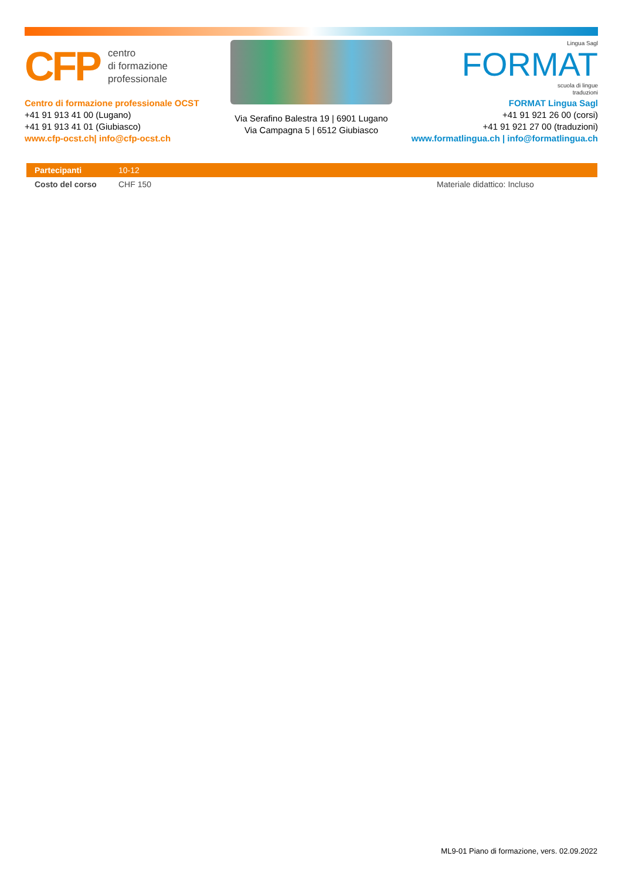CFP centro
di formazione
professionale
Centro di formazione professionale OCST
+41 91 913 41 00 (Lugano)
+41 91 913 41 01 (Giubiasco)
www.cfp-ocst.ch| info@cfp-ocst.ch
Via Serafino Balestra 19 | 6901 Lugano
Via Campagna 5 | 6512 Giubiasco
Lingua Sagl
FORMAT
scuola di lingue
traduzioni
FORMAT Lingua Sagl
+41 91 921 26 00 (corsi)
+41 91 921 27 00 (traduzioni)
www.formatlingua.ch | info@formatlingua.ch
| Partecipanti | 10-12 | |
| Costo del corso | CHF 150 | Materiale didattico: Incluso |
ML9-01 Piano di formazione, vers. 02.09.2022